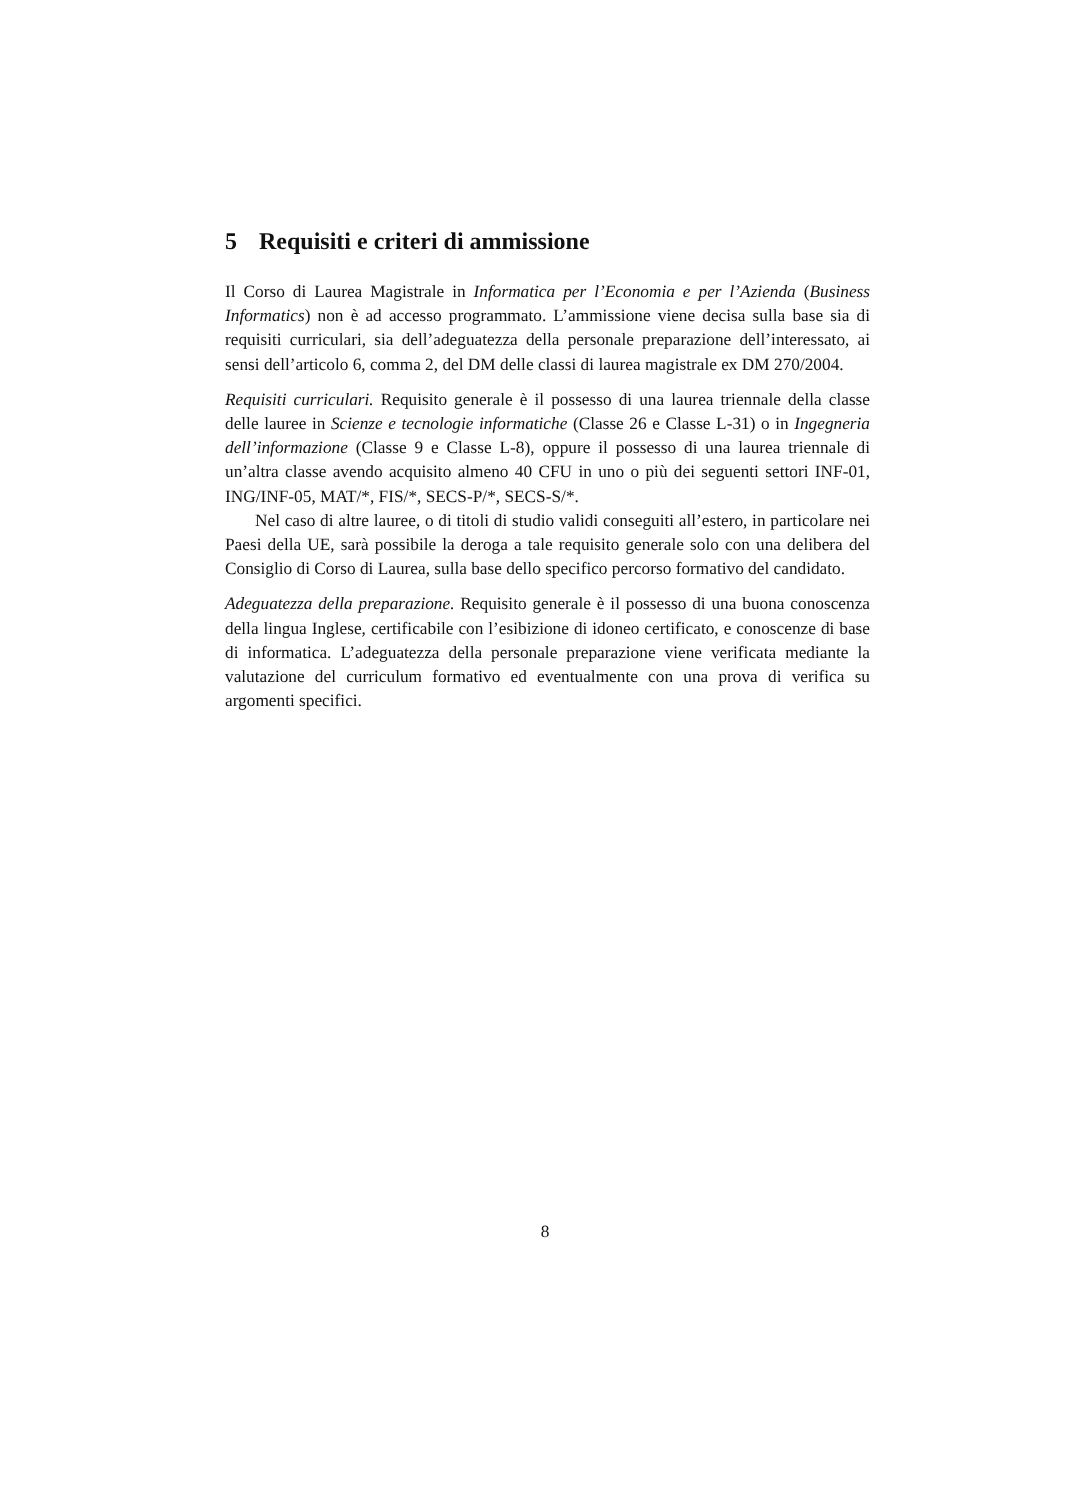5 Requisiti e criteri di ammissione
Il Corso di Laurea Magistrale in Informatica per l’Economia e per l’Azienda (Business Informatics) non è ad accesso programmato. L’ammissione viene decisa sulla base sia di requisiti curriculari, sia dell’adeguatezza della personale preparazione dell’interessato, ai sensi dell’articolo 6, comma 2, del DM delle classi di laurea magistrale ex DM 270/2004.
Requisiti curriculari. Requisito generale è il possesso di una laurea triennale della classe delle lauree in Scienze e tecnologie informatiche (Classe 26 e Classe L-31) o in Ingegneria dell’informazione (Classe 9 e Classe L-8), oppure il possesso di una laurea triennale di un’altra classe avendo acquisito almeno 40 CFU in uno o più dei seguenti settori INF-01, ING/INF-05, MAT/*, FIS/*, SECS-P/*, SECS-S/*.
Nel caso di altre lauree, o di titoli di studio validi conseguiti all’estero, in particolare nei Paesi della UE, sarà possibile la deroga a tale requisito generale solo con una delibera del Consiglio di Corso di Laurea, sulla base dello specifico percorso formativo del candidato.
Adeguatezza della preparazione. Requisito generale è il possesso di una buona conoscenza della lingua Inglese, certificabile con l’esibizione di idoneo certificato, e conoscenze di base di informatica. L’adeguatezza della personale preparazione viene verificata mediante la valutazione del curriculum formativo ed eventualmente con una prova di verifica su argomenti specifici.
8